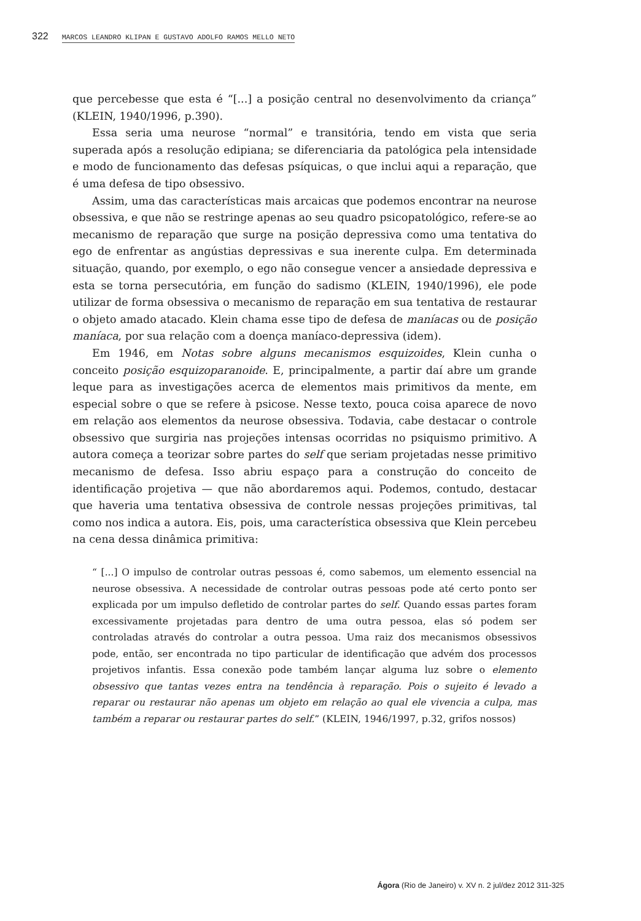322 MARCOS LEANDRO KLIPAN E GUSTAVO ADOLFO RAMOS MELLO NETO
que percebesse que esta é “[...] a posição central no desenvolvimento da criança” (KLEIN, 1940/1996, p.390).
Essa seria uma neurose “normal” e transitória, tendo em vista que seria superada após a resolução edipiana; se diferenciaria da patológica pela intensidade e modo de funcionamento das defesas psíquicas, o que inclui aqui a reparação, que é uma defesa de tipo obsessivo.
Assim, uma das características mais arcaicas que podemos encontrar na neurose obsessiva, e que não se restringe apenas ao seu quadro psicopatológico, refere-se ao mecanismo de reparação que surge na posição depressiva como uma tentativa do ego de enfrentar as angústias depressivas e sua inerente culpa. Em determinada situação, quando, por exemplo, o ego não consegue vencer a ansiedade depressiva e esta se torna persecutória, em função do sadismo (KLEIN, 1940/1996), ele pode utilizar de forma obsessiva o mecanismo de reparação em sua tentativa de restaurar o objeto amado atacado. Klein chama esse tipo de defesa de maníacas ou de posição maníaca, por sua relação com a doença maníaco-depressiva (idem).
Em 1946, em Notas sobre alguns mecanismos esquizoides, Klein cunha o conceito posição esquizoparanoide. E, principalmente, a partir daí abre um grande leque para as investigações acerca de elementos mais primitivos da mente, em especial sobre o que se refere à psicose. Nesse texto, pouca coisa aparece de novo em relação aos elementos da neurose obsessiva. Todavia, cabe destacar o controle obsessivo que surgiria nas projeções intensas ocorridas no psiquismo primitivo. A autora começa a teorizar sobre partes do self que seriam projetadas nesse primitivo mecanismo de defesa. Isso abriu espaço para a construção do conceito de identificação projetiva — que não abordaremos aqui. Podemos, contudo, destacar que haveria uma tentativa obsessiva de controle nessas projeções primitivas, tal como nos indica a autora. Eis, pois, uma característica obsessiva que Klein percebeu na cena dessa dinâmica primitiva:
“ [...] O impulso de controlar outras pessoas é, como sabemos, um elemento essencial na neurose obsessiva. A necessidade de controlar outras pessoas pode até certo ponto ser explicada por um impulso defletido de controlar partes do self. Quando essas partes foram excessivamente projetadas para dentro de uma outra pessoa, elas só podem ser controladas através do controlar a outra pessoa. Uma raiz dos mecanismos obsessivos pode, então, ser encontrada no tipo particular de identificação que advém dos processos projetivos infantis. Essa conexão pode também lançar alguma luz sobre o elemento obsessivo que tantas vezes entra na tendência à reparação. Pois o sujeito é levado a reparar ou restaurar não apenas um objeto em relação ao qual ele vivencia a culpa, mas também a reparar ou restaurar partes do self.” (KLEIN, 1946/1997, p.32, grifos nossos)
Ágora (Rio de Janeiro) v. XV n. 2 jul/dez 2012 311-325